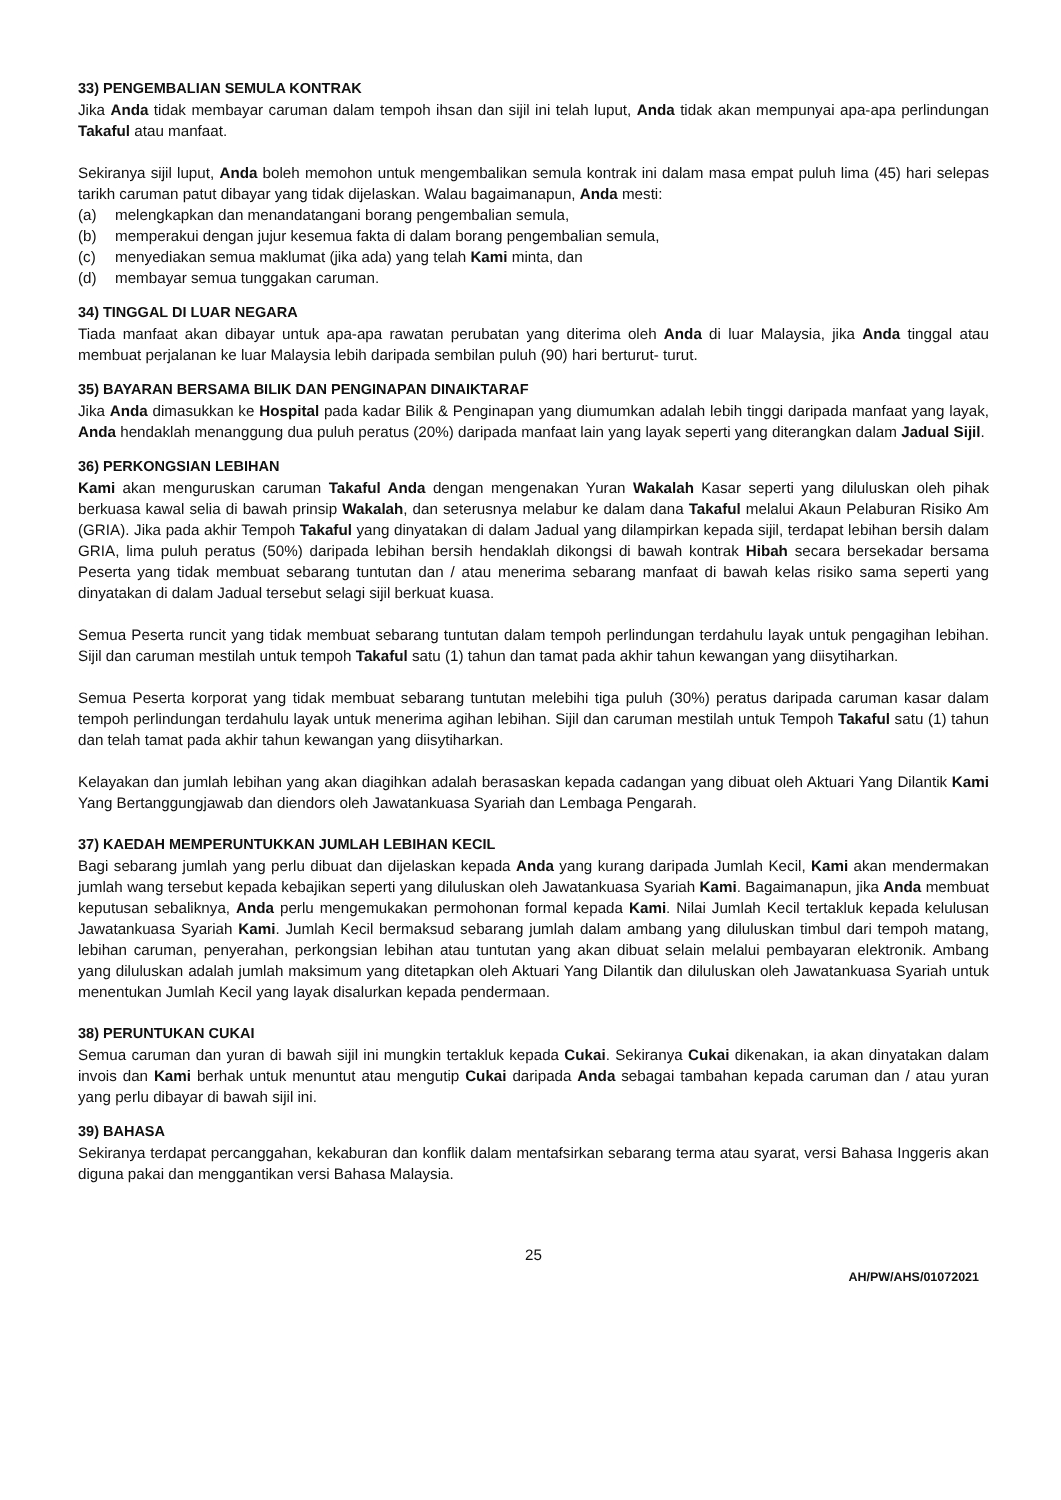33) PENGEMBALIAN SEMULA KONTRAK
Jika Anda tidak membayar caruman dalam tempoh ihsan dan sijil ini telah luput, Anda tidak akan mempunyai apa-apa perlindungan Takaful atau manfaat.
Sekiranya sijil luput, Anda boleh memohon untuk mengembalikan semula kontrak ini dalam masa empat puluh lima (45) hari selepas tarikh caruman patut dibayar yang tidak dijelaskan. Walau bagaimanapun, Anda mesti:
(a) melengkapkan dan menandatangani borang pengembalian semula,
(b) memperakui dengan jujur kesemua fakta di dalam borang pengembalian semula,
(c) menyediakan semua maklumat (jika ada) yang telah Kami minta, dan
(d) membayar semua tunggakan caruman.
34) TINGGAL DI LUAR NEGARA
Tiada manfaat akan dibayar untuk apa-apa rawatan perubatan yang diterima oleh Anda di luar Malaysia, jika Anda tinggal atau membuat perjalanan ke luar Malaysia lebih daripada sembilan puluh (90) hari berturut- turut.
35) BAYARAN BERSAMA BILIK DAN PENGINAPAN DINAIKTARAF
Jika Anda dimasukkan ke Hospital pada kadar Bilik & Penginapan yang diumumkan adalah lebih tinggi daripada manfaat yang layak, Anda hendaklah menanggung dua puluh peratus (20%) daripada manfaat lain yang layak seperti yang diterangkan dalam Jadual Sijil.
36) PERKONGSIAN LEBIHAN
Kami akan menguruskan caruman Takaful Anda dengan mengenakan Yuran Wakalah Kasar seperti yang diluluskan oleh pihak berkuasa kawal selia di bawah prinsip Wakalah, dan seterusnya melabur ke dalam dana Takaful melalui Akaun Pelaburan Risiko Am (GRIA). Jika pada akhir Tempoh Takaful yang dinyatakan di dalam Jadual yang dilampirkan kepada sijil, terdapat lebihan bersih dalam GRIA, lima puluh peratus (50%) daripada lebihan bersih hendaklah dikongsi di bawah kontrak Hibah secara bersekadar bersama Peserta yang tidak membuat sebarang tuntutan dan / atau menerima sebarang manfaat di bawah kelas risiko sama seperti yang dinyatakan di dalam Jadual tersebut selagi sijil berkuat kuasa.
Semua Peserta runcit yang tidak membuat sebarang tuntutan dalam tempoh perlindungan terdahulu layak untuk pengagihan lebihan. Sijil dan caruman mestilah untuk tempoh Takaful satu (1) tahun dan tamat pada akhir tahun kewangan yang diisytiharkan.
Semua Peserta korporat yang tidak membuat sebarang tuntutan melebihi tiga puluh (30%) peratus daripada caruman kasar dalam tempoh perlindungan terdahulu layak untuk menerima agihan lebihan. Sijil dan caruman mestilah untuk Tempoh Takaful satu (1) tahun dan telah tamat pada akhir tahun kewangan yang diisytiharkan.
Kelayakan dan jumlah lebihan yang akan diagihkan adalah berasaskan kepada cadangan yang dibuat oleh Aktuari Yang Dilantik Kami Yang Bertanggungjawab dan diendors oleh Jawatankuasa Syariah dan Lembaga Pengarah.
37) KAEDAH MEMPERUNTUKKAN JUMLAH LEBIHAN KECIL
Bagi sebarang jumlah yang perlu dibuat dan dijelaskan kepada Anda yang kurang daripada Jumlah Kecil, Kami akan mendermakan jumlah wang tersebut kepada kebajikan seperti yang diluluskan oleh Jawatankuasa Syariah Kami. Bagaimanapun, jika Anda membuat keputusan sebaliknya, Anda perlu mengemukakan permohonan formal kepada Kami. Nilai Jumlah Kecil tertakluk kepada kelulusan Jawatankuasa Syariah Kami. Jumlah Kecil bermaksud sebarang jumlah dalam ambang yang diluluskan timbul dari tempoh matang, lebihan caruman, penyerahan, perkongsian lebihan atau tuntutan yang akan dibuat selain melalui pembayaran elektronik. Ambang yang diluluskan adalah jumlah maksimum yang ditetapkan oleh Aktuari Yang Dilantik dan diluluskan oleh Jawatankuasa Syariah untuk menentukan Jumlah Kecil yang layak disalurkan kepada pendermaan.
38) PERUNTUKAN CUKAI
Semua caruman dan yuran di bawah sijil ini mungkin tertakluk kepada Cukai. Sekiranya Cukai dikenakan, ia akan dinyatakan dalam invois dan Kami berhak untuk menuntut atau mengutip Cukai daripada Anda sebagai tambahan kepada caruman dan / atau yuran yang perlu dibayar di bawah sijil ini.
39) BAHASA
Sekiranya terdapat percanggahan, kekaburan dan konflik dalam mentafsirkan sebarang terma atau syarat, versi Bahasa Inggeris akan diguna pakai dan menggantikan versi Bahasa Malaysia.
25
AH/PW/AHS/01072021